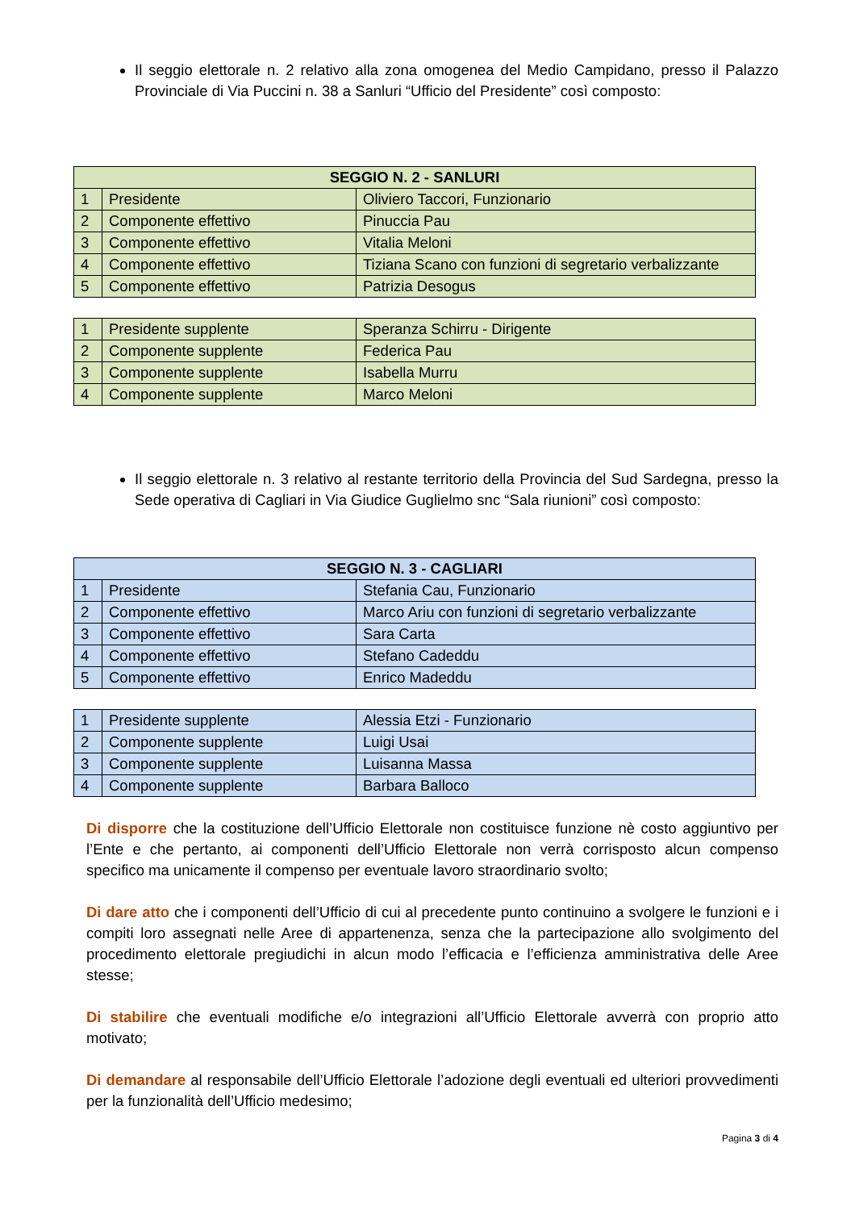Il seggio elettorale n. 2 relativo alla zona omogenea del Medio Campidano, presso il Palazzo Provinciale di Via Puccini n. 38 a Sanluri “Ufficio del Presidente” così composto:
| SEGGIO N. 2 - SANLURI | | |
| --- | --- | --- |
| 1 | Presidente | Oliviero Taccori, Funzionario |
| 2 | Componente effettivo | Pinuccia Pau |
| 3 | Componente effettivo | Vitalia Meloni |
| 4 | Componente effettivo | Tiziana Scano con funzioni di segretario verbalizzante |
| 5 | Componente effettivo | Patrizia Desogus |
| 1 | Presidente supplente | Speranza Schirru - Dirigente |
| 2 | Componente supplente | Federica Pau |
| 3 | Componente supplente | Isabella Murru |
| 4 | Componente supplente | Marco Meloni |
Il seggio elettorale n. 3 relativo al restante territorio della Provincia del Sud Sardegna, presso la Sede operativa di Cagliari in Via Giudice Guglielmo snc “Sala riunioni” così composto:
| SEGGIO N. 3 - CAGLIARI | | |
| --- | --- | --- |
| 1 | Presidente | Stefania Cau, Funzionario |
| 2 | Componente effettivo | Marco Ariu con funzioni di segretario verbalizzante |
| 3 | Componente effettivo | Sara Carta |
| 4 | Componente effettivo | Stefano Cadeddu |
| 5 | Componente effettivo | Enrico Madeddu |
| 1 | Presidente supplente | Alessia Etzi - Funzionario |
| 2 | Componente supplente | Luigi Usai |
| 3 | Componente supplente | Luisanna Massa |
| 4 | Componente supplente | Barbara Balloco |
Di disporre che la costituzione dell’Ufficio Elettorale non costituisce funzione nè costo aggiuntivo per l’Ente e che pertanto, ai componenti dell’Ufficio Elettorale non verrà corrisposto alcun compenso specifico ma unicamente il compenso per eventuale lavoro straordinario svolto;
Di dare atto che i componenti dell’Ufficio di cui al precedente punto continuino a svolgere le funzioni e i compiti loro assegnati nelle Aree di appartenenza, senza che la partecipazione allo svolgimento del procedimento elettorale pregiudichi in alcun modo l’efficacia e l’efficienza amministrativa delle Aree stesse;
Di stabilire che eventuali modifiche e/o integrazioni all’Ufficio Elettorale avverrà con proprio atto motivato;
Di demandare al responsabile dell’Ufficio Elettorale l’adozione degli eventuali ed ulteriori provvedimenti per la funzionalità dell’Ufficio medesimo;
Pagina 3 di 4